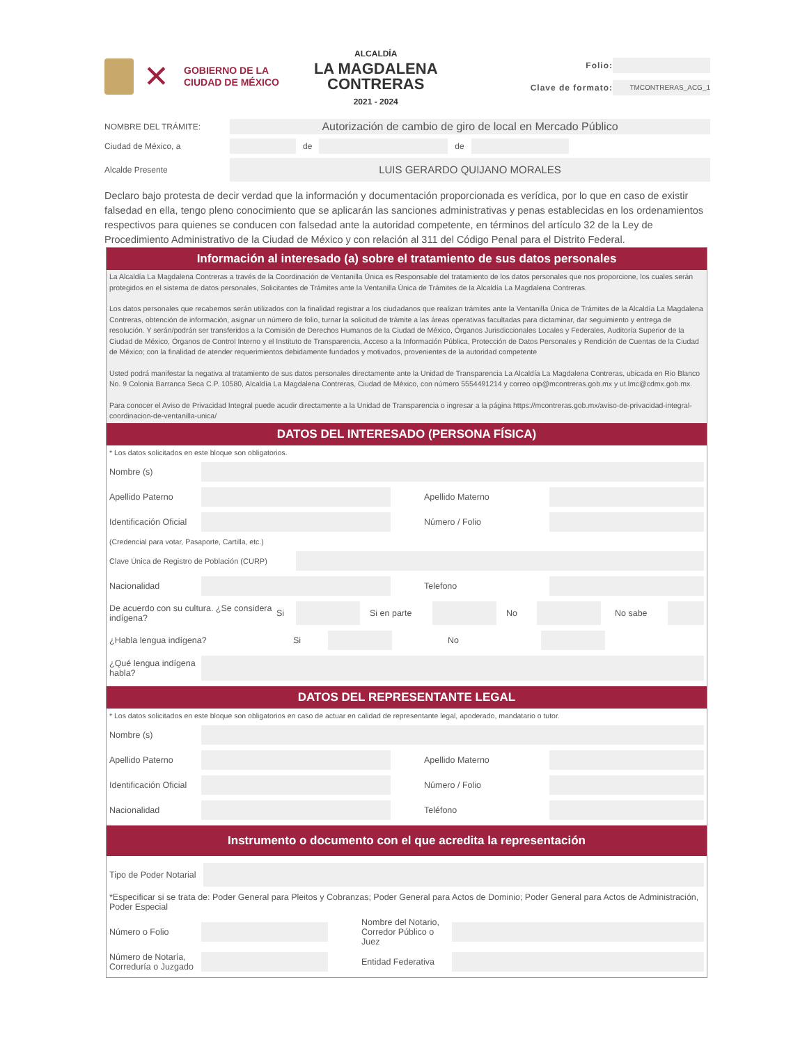✕
GOBIERNO DE LA
CIUDAD DE MÉXICO
ALCALDÍA
LA MAGDALENA
CONTRERAS
2021 - 2024
Folio:
Clave de formato: TMCONTRERAS_ACG_1
NOMBRE DEL TRÁMITE: Autorización de cambio de giro de local en Mercado Público
Ciudad de México, a de de
Alcalde Presente LUIS GERARDO QUIJANO MORALES
Declaro bajo protesta de decir verdad que la información y documentación proporcionada es verídica, por lo que en caso de existir falsedad en ella, tengo pleno conocimiento que se aplicarán las sanciones administrativas y penas establecidas en los ordenamientos respectivos para quienes se conducen con falsedad ante la autoridad competente, en términos del artículo 32 de la Ley de Procedimiento Administrativo de la Ciudad de México y con relación al 311 del Código Penal para el Distrito Federal.
Información al interesado (a) sobre el tratamiento de sus datos personales
La Alcaldía La Magdalena Contreras a través de la Coordinación de Ventanilla Única es Responsable del tratamiento de los datos personales que nos proporcione, los cuales serán protegidos en el sistema de datos personales, Solicitantes de Trámites ante la Ventanilla Única de Trámites de la Alcaldía La Magdalena Contreras.
Los datos personales que recabemos serán utilizados con la finalidad registrar a los ciudadanos que realizan trámites ante la Ventanilla Única de Trámites de la Alcaldía La Magdalena Contreras, obtención de información, asignar un número de folio, turnar la solicitud de trámite a las áreas operativas facultadas para dictaminar, dar seguimiento y entrega de resolución. Y serán/podrán ser transferidos a la Comisión de Derechos Humanos de la Ciudad de México, Órganos Jurisdiccionales Locales y Federales, Auditoría Superior de la Ciudad de México, Órganos de Control Interno y el Instituto de Transparencia, Acceso a la Información Pública, Protección de Datos Personales y Rendición de Cuentas de la Ciudad de México; con la finalidad de atender requerimientos debidamente fundados y motivados, provenientes de la autoridad competente
Usted podrá manifestar la negativa al tratamiento de sus datos personales directamente ante la Unidad de Transparencia La Alcaldía La Magdalena Contreras, ubicada en Rio Blanco No. 9 Colonia Barranca Seca C.P. 10580, Alcaldía La Magdalena Contreras, Ciudad de México, con número 5554491214 y correo oip@mcontreras.gob.mx y ut.lmc@cdmx.gob.mx.
Para conocer el Aviso de Privacidad Integral puede acudir directamente a la Unidad de Transparencia o ingresar a la página https://mcontreras.gob.mx/aviso-de-privacidad-integral-coordinacion-de-ventanilla-unica/
DATOS DEL INTERESADO (PERSONA FÍSICA)
* Los datos solicitados en este bloque son obligatorios.
Nombre (s)
Apellido Paterno Apellido Materno
Identificación Oficial Número / Folio
(Credencial para votar, Pasaporte, Cartilla, etc.)
Clave Única de Registro de Población (CURP)
Nacionalidad Telefono
De acuerdo con su cultura. ¿Se considera indígena? Si Si en parte No No sabe
¿Habla lengua indígena? Si No
¿Qué lengua indígena habla?
DATOS DEL REPRESENTANTE LEGAL
* Los datos solicitados en este bloque son obligatorios en caso de actuar en calidad de representante legal, apoderado, mandatario o tutor.
Nombre (s)
Apellido Paterno Apellido Materno
Identificación Oficial Número / Folio
Nacionalidad Teléfono
Instrumento o documento con el que acredita la representación
Tipo de Poder Notarial
*Especificar si se trata de: Poder General para Pleitos y Cobranzas; Poder General para Actos de Dominio; Poder General para Actos de Administración, Poder Especial
Número o Folio Nombre del Notario, Corredor Público o Juez
Número de Notaría, Correduría o Juzgado Entidad Federativa